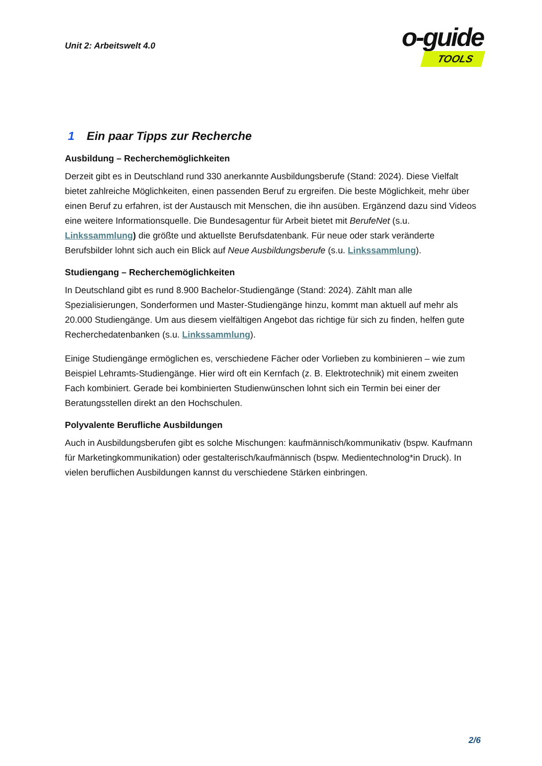Unit 2: Arbeitswelt 4.0
o-guide
TOOLS
1 Ein paar Tipps zur Recherche
Ausbildung – Recherchemöglichkeiten
Derzeit gibt es in Deutschland rund 330 anerkannte Ausbildungsberufe (Stand: 2024). Diese Vielfalt bietet zahlreiche Möglichkeiten, einen passenden Beruf zu ergreifen. Die beste Möglichkeit, mehr über einen Beruf zu erfahren, ist der Austausch mit Menschen, die ihn ausüben. Ergänzend dazu sind Videos eine weitere Informationsquelle. Die Bundesagentur für Arbeit bietet mit BerufeNet (s.u. Linkssammlung) die größte und aktuellste Berufsdatenbank. Für neue oder stark veränderte Berufsbilder lohnt sich auch ein Blick auf Neue Ausbildungsberufe (s.u. Linkssammlung).
Studiengang – Recherchemöglichkeiten
In Deutschland gibt es rund 8.900 Bachelor-Studiengänge (Stand: 2024). Zählt man alle Spezialisierungen, Sonderformen und Master-Studiengänge hinzu, kommt man aktuell auf mehr als 20.000 Studiengänge. Um aus diesem vielfältigen Angebot das richtige für sich zu finden, helfen gute Recherchedatenbanken (s.u. Linkssammlung).
Einige Studiengänge ermöglichen es, verschiedene Fächer oder Vorlieben zu kombinieren – wie zum Beispiel Lehramts-Studiengänge. Hier wird oft ein Kernfach (z. B. Elektrotechnik) mit einem zweiten Fach kombiniert. Gerade bei kombinierten Studienwünschen lohnt sich ein Termin bei einer der Beratungsstellen direkt an den Hochschulen.
Polyvalente Berufliche Ausbildungen
Auch in Ausbildungsberufen gibt es solche Mischungen: kaufmännisch/kommunikativ (bspw. Kaufmann für Marketingkommunikation) oder gestalterisch/kaufmännisch (bspw. Medientechnolog*in Druck). In vielen beruflichen Ausbildungen kannst du verschiedene Stärken einbringen.
2/6